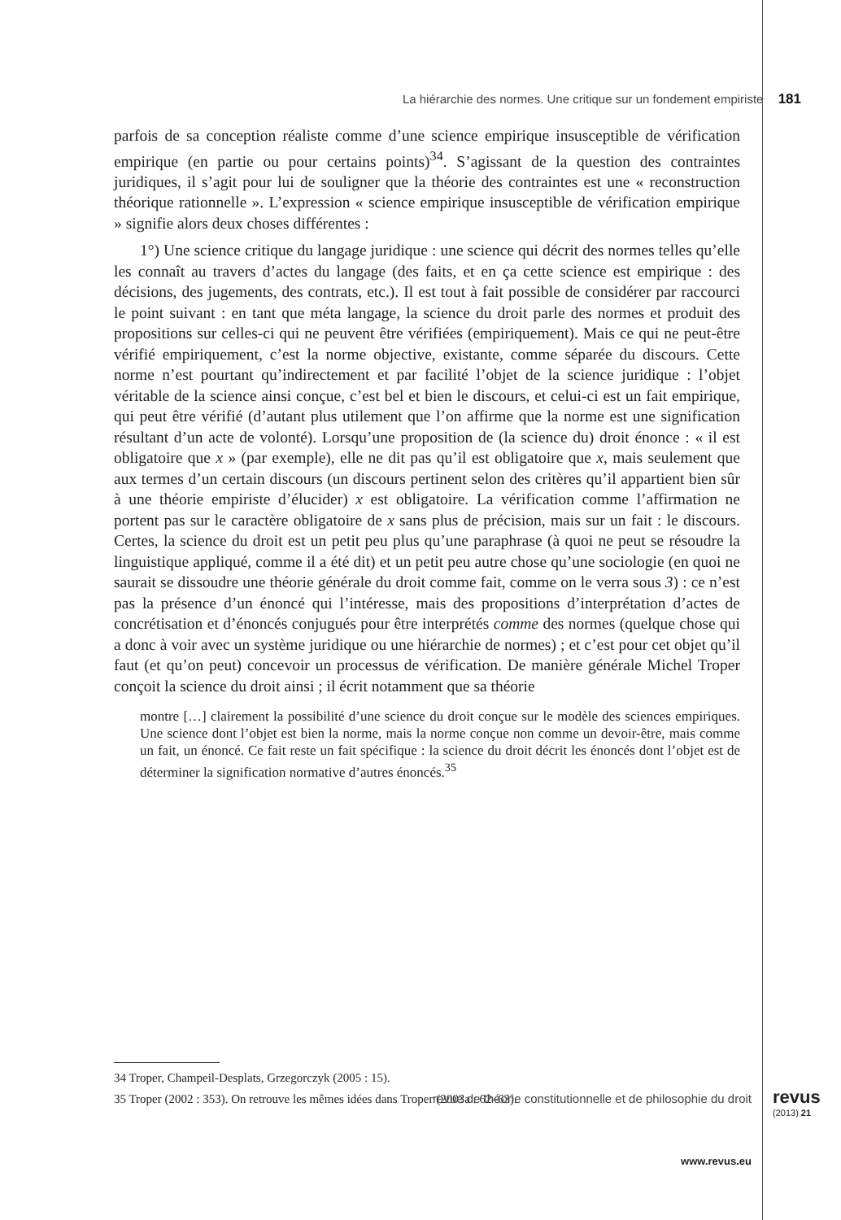La hiérarchie des normes. Une critique sur un fondement empiriste 181
parfois de sa conception réaliste comme d’une science empirique insusceptible de vérification empirique (en partie ou pour certains points)<sup>34</sup>. S’agissant de la question des contraintes juridiques, il s’agit pour lui de souligner que la théorie des contraintes est une « reconstruction théorique rationnelle ». L’expression « science empirique insusceptible de vérification empirique » signifie alors deux choses différentes :
1°) Une science critique du langage juridique : une science qui décrit des normes telles qu’elle les connaît au travers d’actes du langage (des faits, et en ça cette science est empirique : des décisions, des jugements, des contrats, etc.). Il est tout à fait possible de considérer par raccourci le point suivant : en tant que méta langage, la science du droit parle des normes et produit des propositions sur celles-ci qui ne peuvent être vérifiées (empiriquement). Mais ce qui ne peut-être vérifié empiriquement, c’est la norme objective, existante, comme séparée du discours. Cette norme n’est pourtant qu’indirectement et par facilité l’objet de la science juridique : l’objet véritable de la science ainsi conçue, c’est bel et bien le discours, et celui-ci est un fait empirique, qui peut être vérifié (d’autant plus utilement que l’on affirme que la norme est une signification résultant d’un acte de volonté). Lorsqu’une proposition de (la science du) droit énonce : « il est obligatoire que x » (par exemple), elle ne dit pas qu’il est obligatoire que x, mais seulement que aux termes d’un certain discours (un discours pertinent selon des critères qu’il appartient bien sûr à une théorie empiriste d’élucider) x est obligatoire. La vérification comme l’affirmation ne portent pas sur le caractère obligatoire de x sans plus de précision, mais sur un fait : le discours. Certes, la science du droit est un petit peu plus qu’une paraphrase (à quoi ne peut se résoudre la linguistique appliqué, comme il a été dit) et un petit peu autre chose qu’une sociologie (en quoi ne saurait se dissoudre une théorie générale du droit comme fait, comme on le verra sous 3) : ce n’est pas la présence d’un énoncé qui l’intéresse, mais des propositions d’interprétation d’actes de concrétisation et d’énoncés conjugués pour être interprétés comme des normes (quelque chose qui a donc à voir avec un système juridique ou une hiérarchie de normes) ; et c’est pour cet objet qu’il faut (et qu’on peut) concevoir un processus de vérification. De manière générale Michel Troper conçoit la science du droit ainsi ; il écrit notamment que sa théorie
montre […] clairement la possibilité d’une science du droit conçue sur le modèle des sciences empiriques. Une science dont l’objet est bien la norme, mais la norme conçue non comme un devoir-être, mais comme un fait, un énoncé. Ce fait reste un fait spécifique : la science du droit décrit les énoncés dont l’objet est de déterminer la signification normative d’autres énoncés.<sup>35</sup>
34 Troper, Champeil-Desplats, Grzegorczyk (2005 : 15).
35 Troper (2002 : 353). On retrouve les mêmes idées dans Troper (2003a : 62–63).
revue de théorie constitutionnelle et de philosophie du droit revus
(2013) 21
www.revus.eu